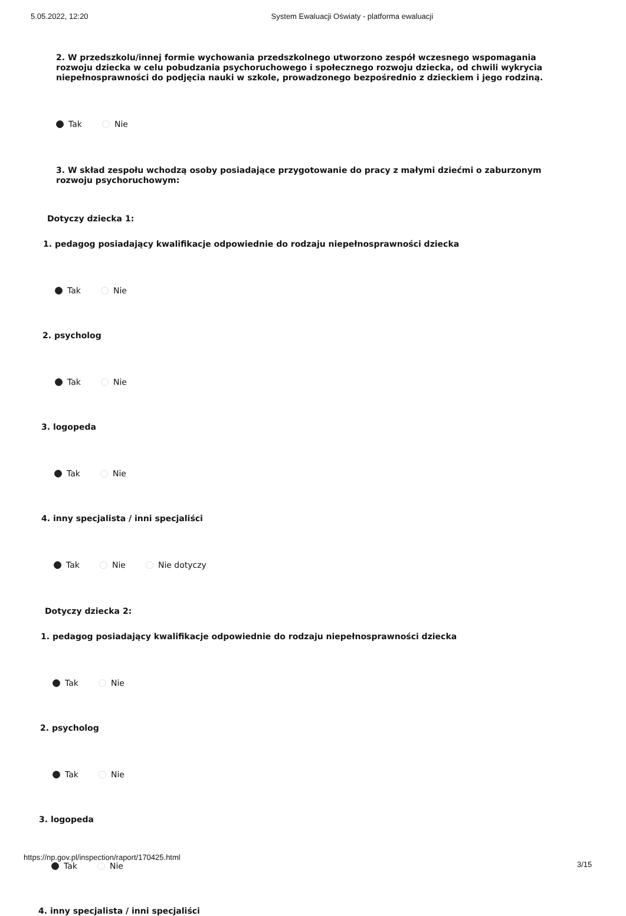5.05.2022, 12:20 System Ewaluacji Oświaty - platforma ewaluacji
2. W przedszkolu/innej formie wychowania przedszkolnego utworzono zespół wczesnego wspomagania rozwoju dziecka w celu pobudzania psychoruchowego i społecznego rozwoju dziecka, od chwili wykrycia niepełnosprawności do podjęcia nauki w szkole, prowadzonego bezpośrednio z dzieckiem i jego rodziną.
Tak Nie
3. W skład zespołu wchodzą osoby posiadające przygotowanie do pracy z małymi dziećmi o zaburzonym rozwoju psychoruchowym:
Dotyczy dziecka 1:
1. pedagog posiadający kwalifikacje odpowiednie do rodzaju niepełnosprawności dziecka
Tak Nie
2. psycholog
Tak Nie
3. logopeda
Tak Nie
4. inny specjalista / inni specjaliści
Tak Nie Nie dotyczy
Dotyczy dziecka 2:
1. pedagog posiadający kwalifikacje odpowiednie do rodzaju niepełnosprawności dziecka
Tak Nie
2. psycholog
Tak Nie
3. logopeda
Tak Nie
4. inny specjalista / inni specjaliści
https://np.gov.pl/inspection/raport/170425.html
3/15